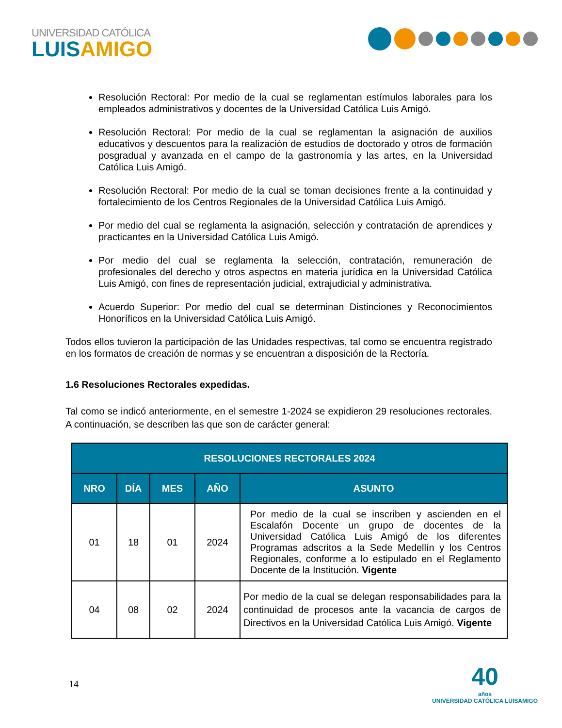UNIVERSIDAD CATÓLICA
LUISAMIGO
Resolución Rectoral: Por medio de la cual se reglamentan estímulos laborales para los empleados administrativos y docentes de la Universidad Católica Luis Amigó.
Resolución Rectoral: Por medio de la cual se reglamentan la asignación de auxilios educativos y descuentos para la realización de estudios de doctorado y otros de formación posgradual y avanzada en el campo de la gastronomía y las artes, en la Universidad Católica Luis Amigó.
Resolución Rectoral: Por medio de la cual se toman decisiones frente a la continuidad y fortalecimiento de los Centros Regionales de la Universidad Católica Luis Amigó.
Por medio del cual se reglamenta la asignación, selección y contratación de aprendices y practicantes en la Universidad Católica Luis Amigó.
Por medio del cual se reglamenta la selección, contratación, remuneración de profesionales del derecho y otros aspectos en materia jurídica en la Universidad Católica Luis Amigó, con fines de representación judicial, extrajudicial y administrativa.
Acuerdo Superior: Por medio del cual se determinan Distinciones y Reconocimientos Honoríficos en la Universidad Católica Luis Amigó.
Todos ellos tuvieron la participación de las Unidades respectivas, tal como se encuentra registrado en los formatos de creación de normas y se encuentran a disposición de la Rectoría.
1.6 Resoluciones Rectorales expedidas.
Tal como se indicó anteriormente, en el semestre 1-2024 se expidieron 29 resoluciones rectorales. A continuación, se describen las que son de carácter general:
| RESOLUCIONES RECTORALES 2024 | | | | |
| --- | --- | --- | --- | --- |
| NRO | DÍA | MES | AÑO | ASUNTO |
| 01 | 18 | 01 | 2024 | Por medio de la cual se inscriben y ascienden en el Escalafón Docente un grupo de docentes de la Universidad Católica Luis Amigó de los diferentes Programas adscritos a la Sede Medellín y los Centros Regionales, conforme a lo estipulado en el Reglamento Docente de la Institución. Vigente |
| 04 | 08 | 02 | 2024 | Por medio de la cual se delegan responsabilidades para la continuidad de procesos ante la vacancia de cargos de Directivos en la Universidad Católica Luis Amigó. Vigente |
14
40
años
UNIVERSIDAD CATÓLICA LUISAMIGO